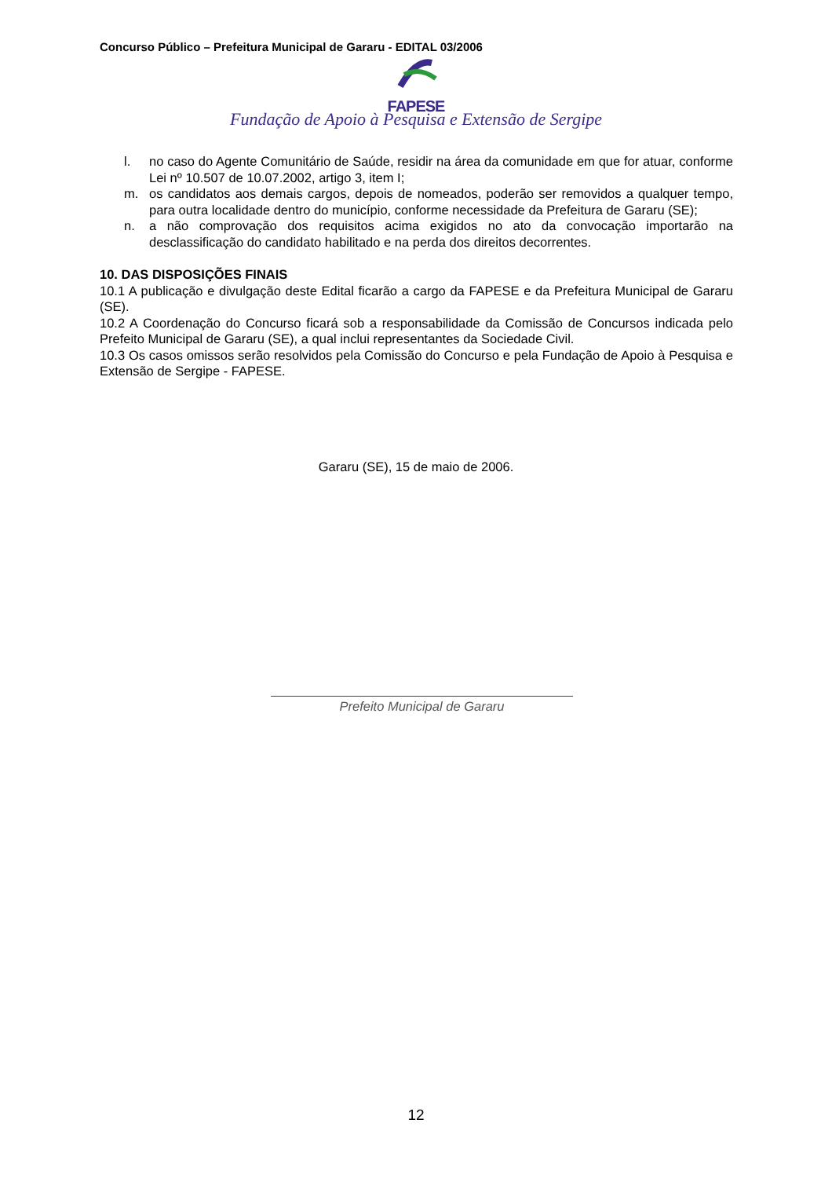Concurso Público – Prefeitura Municipal de Gararu - EDITAL 03/2006
FAPESE
Fundação de Apoio à Pesquisa e Extensão de Sergipe
l. no caso do Agente Comunitário de Saúde, residir na área da comunidade em que for atuar, conforme Lei nº 10.507 de 10.07.2002, artigo 3, item I;
m. os candidatos aos demais cargos, depois de nomeados, poderão ser removidos a qualquer tempo, para outra localidade dentro do município, conforme necessidade da Prefeitura de Gararu (SE);
n. a não comprovação dos requisitos acima exigidos no ato da convocação importarão na desclassificação do candidato habilitado e na perda dos direitos decorrentes.
10. DAS DISPOSIÇÕES FINAIS
10.1 A publicação e divulgação deste Edital ficarão a cargo da FAPESE e da Prefeitura Municipal de Gararu (SE).
10.2 A Coordenação do Concurso ficará sob a responsabilidade da Comissão de Concursos indicada pelo Prefeito Municipal de Gararu (SE), a qual inclui representantes da Sociedade Civil.
10.3 Os casos omissos serão resolvidos pela Comissão do Concurso e pela Fundação de Apoio à Pesquisa e Extensão de Sergipe - FAPESE.
Gararu (SE), 15 de maio de 2006.
Prefeito Municipal de Gararu
12